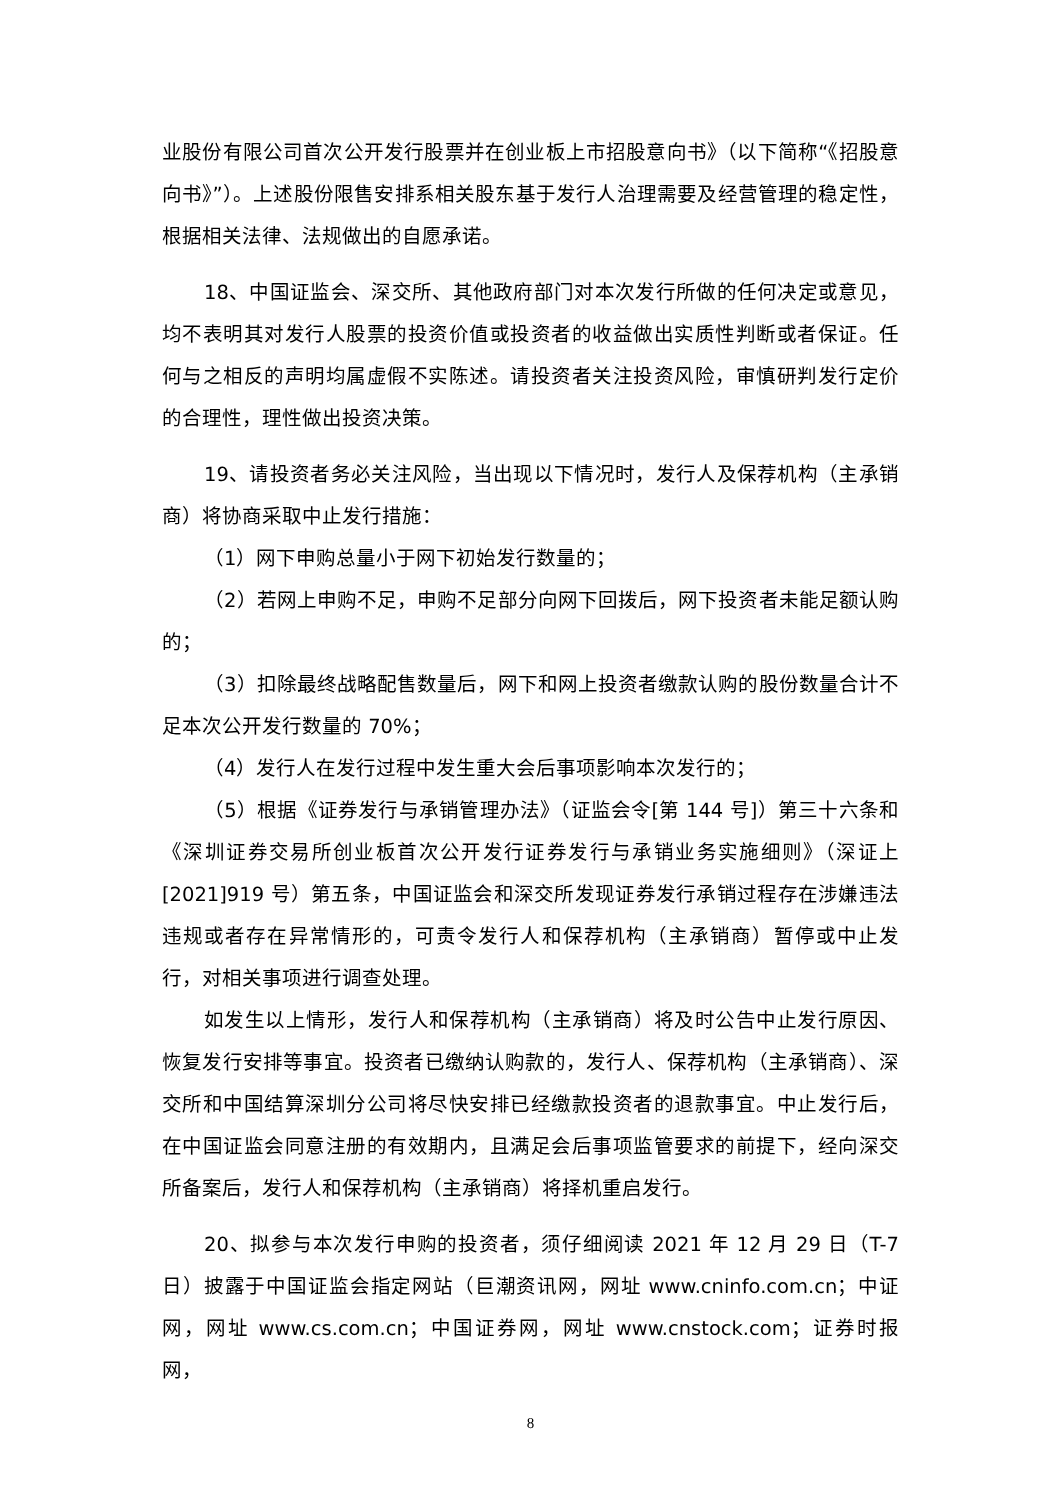业股份有限公司首次公开发行股票并在创业板上市招股意向书》（以下简称“《招股意向书》”）。上述股份限售安排系相关股东基于发行人治理需要及经营管理的稳定性，根据相关法律、法规做出的自愿承诺。
18、中国证监会、深交所、其他政府部门对本次发行所做的任何决定或意见，均不表明其对发行人股票的投资价值或投资者的收益做出实质性判断或者保证。任何与之相反的声明均属虚假不实陈述。请投资者关注投资风险，审慎研判发行定价的合理性，理性做出投资决策。
19、请投资者务必关注风险，当出现以下情况时，发行人及保荐机构（主承销商）将协商采取中止发行措施：
（1）网下申购总量小于网下初始发行数量的；
（2）若网上申购不足，申购不足部分向网下回拨后，网下投资者未能足额认购的；
（3）扣除最终战略配售数量后，网下和网上投资者缴款认购的股份数量合计不足本次公开发行数量的 70%；
（4）发行人在发行过程中发生重大会后事项影响本次发行的；
（5）根据《证券发行与承销管理办法》（证监会令[第 144 号]）第三十六条和《深圳证券交易所创业板首次公开发行证券发行与承销业务实施细则》（深证上[2021]919 号）第五条，中国证监会和深交所发现证券发行承销过程存在涉嫌违法违规或者存在异常情形的，可责令发行人和保荐机构（主承销商）暂停或中止发行，对相关事项进行调查处理。
如发生以上情形，发行人和保荐机构（主承销商）将及时公告中止发行原因、恢复发行安排等事宜。投资者已缴纳认购款的，发行人、保荐机构（主承销商）、深交所和中国结算深圳分公司将尽快安排已经缴款投资者的退款事宜。中止发行后，在中国证监会同意注册的有效期内，且满足会后事项监管要求的前提下，经向深交所备案后，发行人和保荐机构（主承销商）将择机重启发行。
20、拟参与本次发行申购的投资者，须仔细阅读 2021 年 12 月 29 日（T-7日）披露于中国证监会指定网站（巨潮资讯网，网址 www.cninfo.com.cn；中证网，网址 www.cs.com.cn；中国证券网，网址 www.cnstock.com；证券时报网，
8